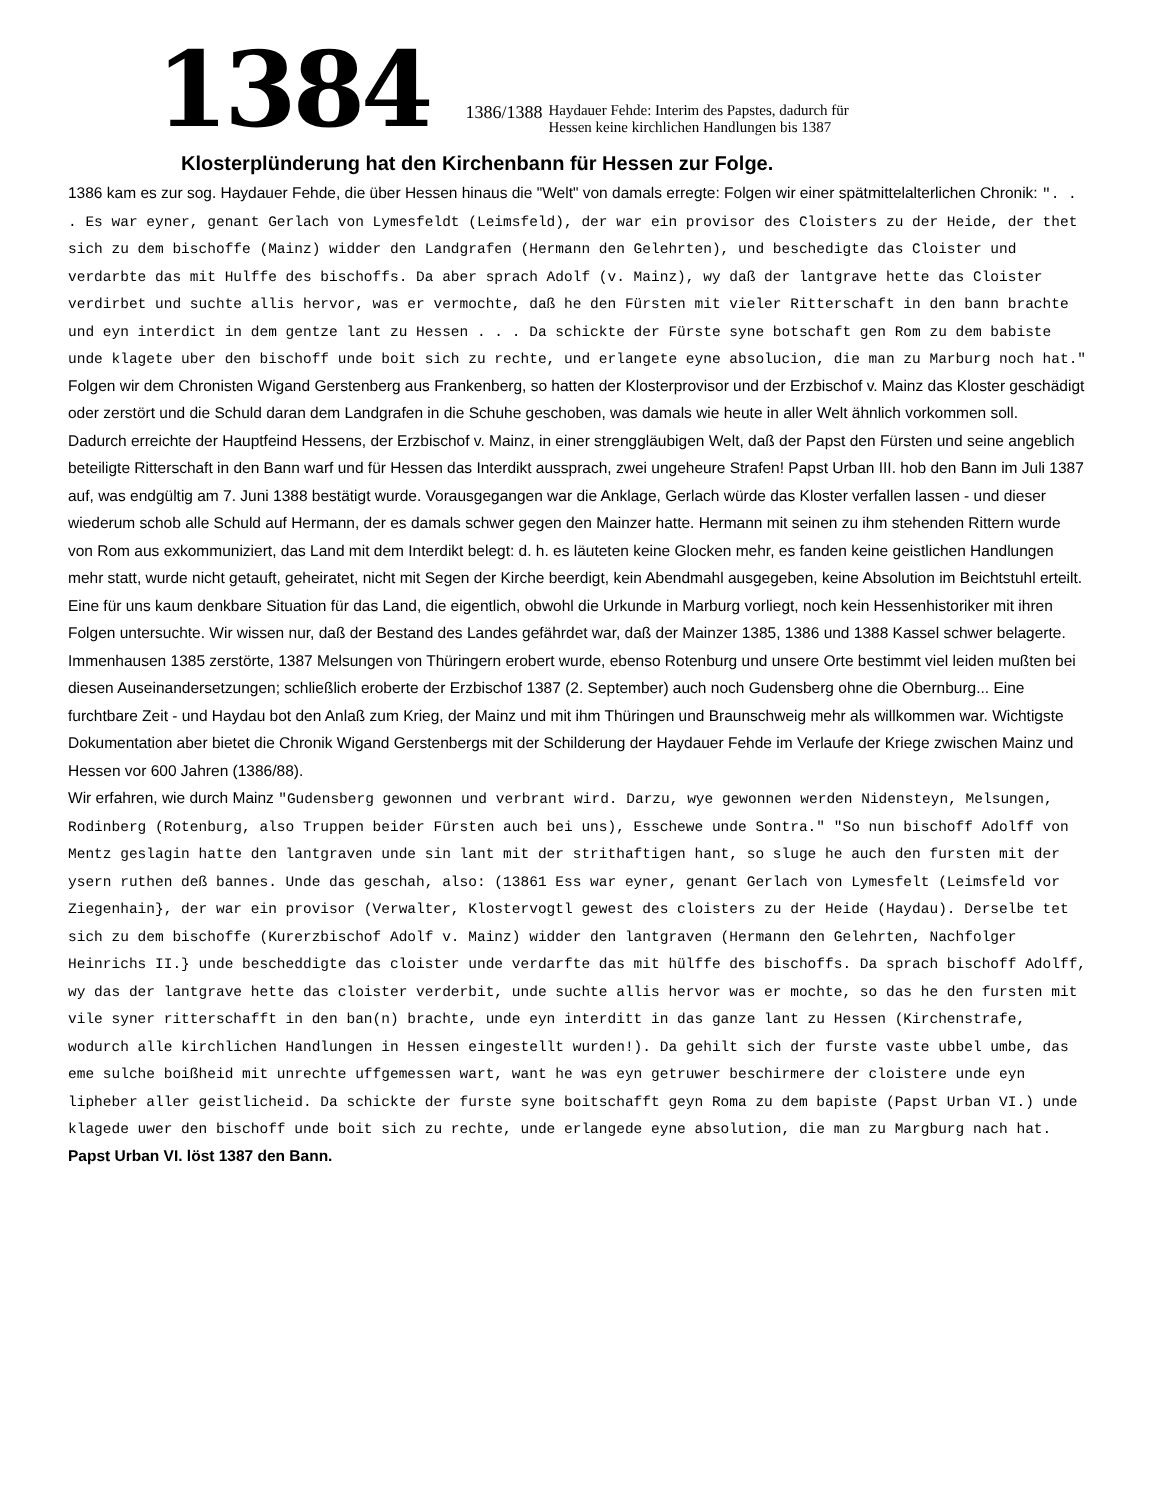1384
1386/1388 Haydauer Fehde: Interim des Papstes, dadurch für
Hessen keine kirchlichen Handlungen bis 1387
Klosterplünderung hat den Kirchenbann für Hessen zur Folge.
1386 kam es zur sog. Haydauer Fehde, die über Hessen hinaus die "Welt" von damals erregte: Folgen wir einer spätmittelalterlichen Chronik: ". . . Es war eyner, genant Gerlach von Lymesfeldt (Leimsfeld), der war ein provisor des Cloisters zu der Heide, der thet sich zu dem bischoffe (Mainz) widder den Landgrafen (Hermann den Gelehrten), und beschedigte das Cloister und verdarbte das mit Hulffe des bischoffs. Da aber sprach Adolf (v. Mainz), wy daß der lantgrave hette das Cloister verdirbet und suchte allis hervor, was er vermochte, daß he den Fürsten mit vieler Ritterschaft in den bann brachte und eyn interdict in dem gentze lant zu Hessen . . . Da schickte der Fürste syne botschaft gen Rom zu dem babiste unde klagete uber den bischoff unde boit sich zu rechte, und erlangete eyne absolucion, die man zu Marburg noch hat." Folgen wir dem Chronisten Wigand Gerstenberg aus Frankenberg, so hatten der Klosterprovisor und der Erzbischof v. Mainz das Kloster geschädigt oder zerstört und die Schuld daran dem Landgrafen in die Schuhe geschoben, was damals wie heute in aller Welt ähnlich vorkommen soll.
Dadurch erreichte der Hauptfeind Hessens, der Erzbischof v. Mainz, in einer strenggläubigen Welt, daß der Papst den Fürsten und seine angeblich beteiligte Ritterschaft in den Bann warf und für Hessen das Interdikt aussprach, zwei ungeheure Strafen! Papst Urban III. hob den Bann im Juli 1387 auf, was endgültig am 7. Juni 1388 bestätigt wurde. Vorausgegangen war die Anklage, Gerlach würde das Kloster verfallen lassen - und dieser wiederum schob alle Schuld auf Hermann, der es damals schwer gegen den Mainzer hatte. Hermann mit seinen zu ihm stehenden Rittern wurde von Rom aus exkommuniziert, das Land mit dem Interdikt belegt: d. h. es läuteten keine Glocken mehr, es fanden keine geistlichen Handlungen mehr statt, wurde nicht getauft, geheiratet, nicht mit Segen der Kirche beerdigt, kein Abendmahl ausgegeben, keine Absolution im Beichtstuhl erteilt.
Eine für uns kaum denkbare Situation für das Land, die eigentlich, obwohl die Urkunde in Marburg vorliegt, noch kein Hessenhistoriker mit ihren Folgen untersuchte. Wir wissen nur, daß der Bestand des Landes gefährdet war, daß der Mainzer 1385, 1386 und 1388 Kassel schwer belagerte. Immenhausen 1385 zerstörte, 1387 Melsungen von Thüringern erobert wurde, ebenso Rotenburg und unsere Orte bestimmt viel leiden mußten bei diesen Auseinandersetzungen; schließlich eroberte der Erzbischof 1387 (2. September) auch noch Gudensberg ohne die Obernburg... Eine furchtbare Zeit - und Haydau bot den Anlaß zum Krieg, der Mainz und mit ihm Thüringen und Braunschweig mehr als willkommen war. Wichtigste Dokumentation aber bietet die Chronik Wigand Gerstenbergs mit der Schilderung der Haydauer Fehde im Verlaufe der Kriege zwischen Mainz und Hessen vor 600 Jahren (1386/88).
Wir erfahren, wie durch Mainz "Gudensberg gewonnen und verbrant wird. Darzu, wye gewonnen werden Nidensteyn, Melsungen, Rodinberg (Rotenburg, also Truppen beider Fürsten auch bei uns), Esschewe unde Sontra." "So nun bischoff Adolff von Mentz geslagin hatte den lantgraven unde sin lant mit der strithaftigen hant, so sluge he auch den fursten mit der ysern ruthen deß bannes. Unde das geschah, also: (13861 Ess war eyner, genant Gerlach von Lymesfelt (Leimsfeld vor Ziegenhain}, der war ein provisor (Verwalter, Klostervogtl gewest des cloisters zu der Heide (Haydau). Derselbe tet sich zu dem bischoffe (Kurerzbischof Adolf v. Mainz) widder den lantgraven (Hermann den Gelehrten, Nachfolger Heinrichs II.} unde bescheddigte das cloister unde verdarfte das mit hülffe des bischoffs. Da sprach bischoff Adolff, wy das der lantgrave hette das cloister verderbit, unde suchte allis hervor was er mochte, so das he den fursten mit vile syner ritterschafft in den ban(n) brachte, unde eyn interditt in das ganze lant zu Hessen (Kirchenstrafe, wodurch alle kirchlichen Handlungen in Hessen eingestellt wurden!). Da gehilt sich der furste vaste ubbel umbe, das eme sulche boißheid mit unrechte uffgemessen wart, want he was eyn getruwer beschirmere der cloistere unde eyn lipheber aller geistlicheid. Da schickte der furste syne boitschafft geyn Roma zu dem bapiste (Papst Urban VI.) unde klagede uwer den bischoff unde boit sich zu rechte, unde erlangede eyne absolution, die man zu Margburg nach hat.
Papst Urban VI. löst 1387 den Bann.